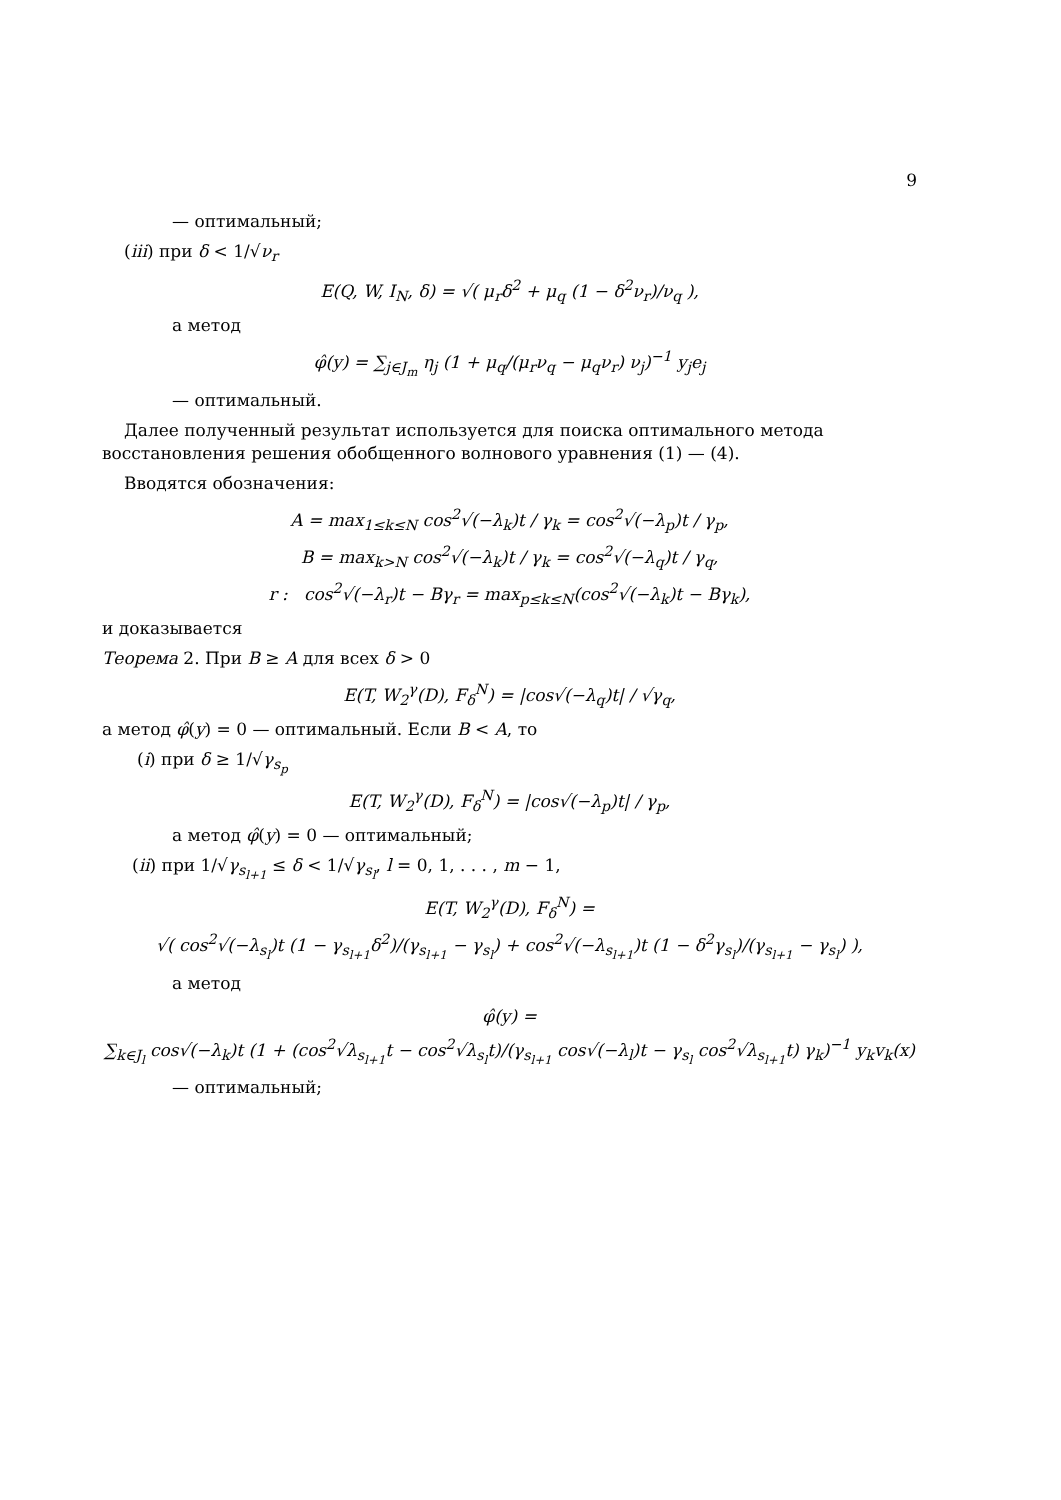9
— оптимальный;
(iii) при δ < 1/√ν<sub>r</sub>
E(Q, W, I<sub>N</sub>, δ) = √( μ<sub>r</sub>δ<sup>2</sup> + μ<sub>q</sub> (1 − δ<sup>2</sup>ν<sub>r</sub>)/ν<sub>q</sub> ),
а метод
φ̂(y) = ∑<sub>j∈J<sub>m</sub></sub> η<sub>j</sub> (1 + μ<sub>q</sub>/(μ<sub>r</sub>ν<sub>q</sub> − μ<sub>q</sub>ν<sub>r</sub>) ν<sub>j</sub>)<sup>−1</sup> y<sub>j</sub>e<sub>j</sub>
— оптимальный.
Далее полученный результат используется для поиска оптимального метода восстановления решения обобщенного волнового уравнения (1) — (4).
Вводятся обозначения:
A = max<sub>1≤k≤N</sub> cos<sup>2</sup>√(−λ<sub>k</sub>)t / γ<sub>k</sub> = cos<sup>2</sup>√(−λ<sub>p</sub>)t / γ<sub>p</sub>,
B = max<sub>k>N</sub> cos<sup>2</sup>√(−λ<sub>k</sub>)t / γ<sub>k</sub> = cos<sup>2</sup>√(−λ<sub>q</sub>)t / γ<sub>q</sub>,
r : cos<sup>2</sup>√(−λ<sub>r</sub>)t − Bγ<sub>r</sub> = max<sub>p≤k≤N</sub>(cos<sup>2</sup>√(−λ<sub>k</sub>)t − Bγ<sub>k</sub>),
и доказывается
Теорема 2. При B ≥ A для всех δ > 0
E(T, W<sub>2</sub><sup>γ</sup>(D), F<sub>δ</sub><sup>N</sup>) = |cos√(−λ<sub>q</sub>)t| / √γ<sub>q</sub>,
а метод φ̂(y) = 0 — оптимальный. Если B < A, то
(i) при δ ≥ 1/√γ<sub>s<sub>p</sub></sub>
E(T, W<sub>2</sub><sup>γ</sup>(D), F<sub>δ</sub><sup>N</sup>) = |cos√(−λ<sub>p</sub>)t| / γ<sub>p</sub>,
а метод φ̂(y) = 0 — оптимальный;
(ii) при 1/√γ<sub>s<sub>l+1</sub></sub> ≤ δ < 1/√γ<sub>s<sub>l</sub></sub>, l = 0, 1, . . . , m − 1,
E(T, W<sub>2</sub><sup>γ</sup>(D), F<sub>δ</sub><sup>N</sup>) =
√( cos<sup>2</sup>√(−λ<sub>s<sub>l</sub></sub>)t (1 − γ<sub>s<sub>l+1</sub></sub>δ<sup>2</sup>)/(γ<sub>s<sub>l+1</sub></sub> − γ<sub>s<sub>l</sub></sub>) + cos<sup>2</sup>√(−λ<sub>s<sub>l+1</sub></sub>)t (1 − δ<sup>2</sup>γ<sub>s<sub>l</sub></sub>)/(γ<sub>s<sub>l+1</sub></sub> − γ<sub>s<sub>l</sub></sub>) ),
а метод
φ̂(y) =
∑<sub>k∈J<sub>l</sub></sub> cos√(−λ<sub>k</sub>)t (1 + (cos<sup>2</sup>√λ<sub>s<sub>l+1</sub></sub>t − cos<sup>2</sup>√λ<sub>s<sub>l</sub></sub>t)/(γ<sub>s<sub>l+1</sub></sub> cos√(−λ<sub>l</sub>)t − γ<sub>s<sub>l</sub></sub> cos<sup>2</sup>√λ<sub>s<sub>l+1</sub></sub>t) γ<sub>k</sub>)<sup>−1</sup> y<sub>k</sub>v<sub>k</sub>(x)
— оптимальный;